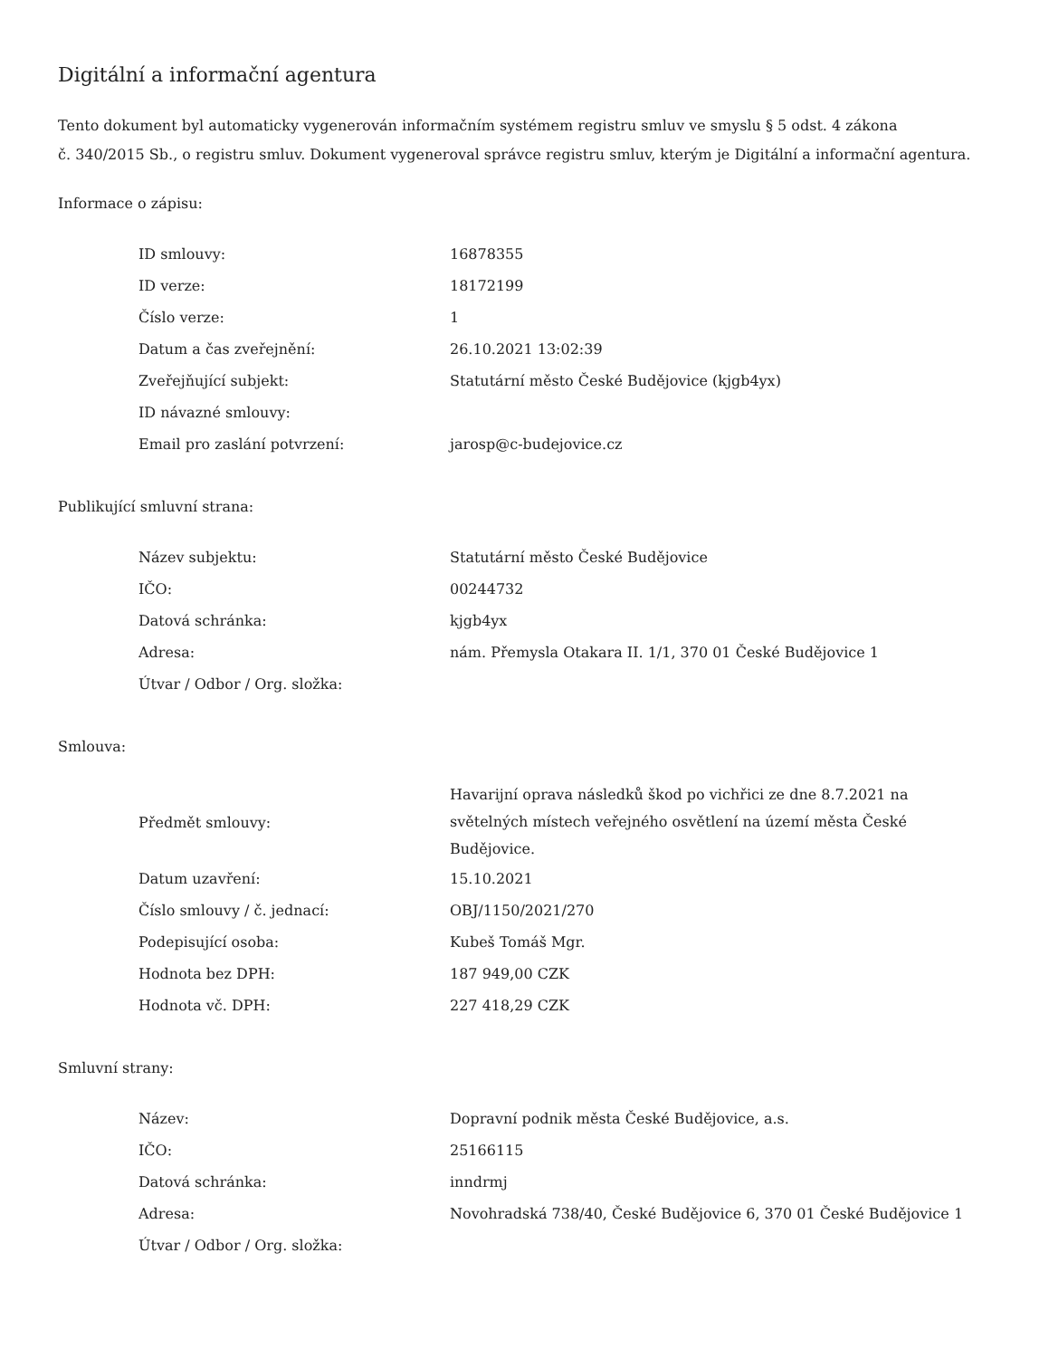Digitální a informační agentura
Tento dokument byl automaticky vygenerován informačním systémem registru smluv ve smyslu § 5 odst. 4 zákona
č. 340/2015 Sb., o registru smluv. Dokument vygeneroval správce registru smluv, kterým je Digitální a informační agentura.
Informace o zápisu:
| ID smlouvy: | 16878355 |
| ID verze: | 18172199 |
| Číslo verze: | 1 |
| Datum a čas zveřejnění: | 26.10.2021 13:02:39 |
| Zveřejňující subjekt: | Statutární město České Budějovice (kjgb4yx) |
| ID návazné smlouvy: | |
| Email pro zaslání potvrzení: | jarosp@c-budejovice.cz |
Publikující smluvní strana:
| Název subjektu: | Statutární město České Budějovice |
| IČO: | 00244732 |
| Datová schránka: | kjgb4yx |
| Adresa: | nám. Přemysla Otakara II. 1/1, 370 01 České Budějovice 1 |
| Útvar / Odbor / Org. složka: | |
Smlouva:
| Předmět smlouvy: | Havarijní oprava následků škod po vichřici ze dne 8.7.2021 na světelných místech veřejného osvětlení na území města České Budějovice. |
| Datum uzavření: | 15.10.2021 |
| Číslo smlouvy / č. jednací: | OBJ/1150/2021/270 |
| Podepisující osoba: | Kubeš Tomáš Mgr. |
| Hodnota bez DPH: | 187 949,00 CZK |
| Hodnota vč. DPH: | 227 418,29 CZK |
Smluvní strany:
| Název: | Dopravní podnik města České Budějovice, a.s. |
| IČO: | 25166115 |
| Datová schránka: | inndrmj |
| Adresa: | Novohradská 738/40, České Budějovice 6, 370 01 České Budějovice 1 |
| Útvar / Odbor / Org. složka: | |